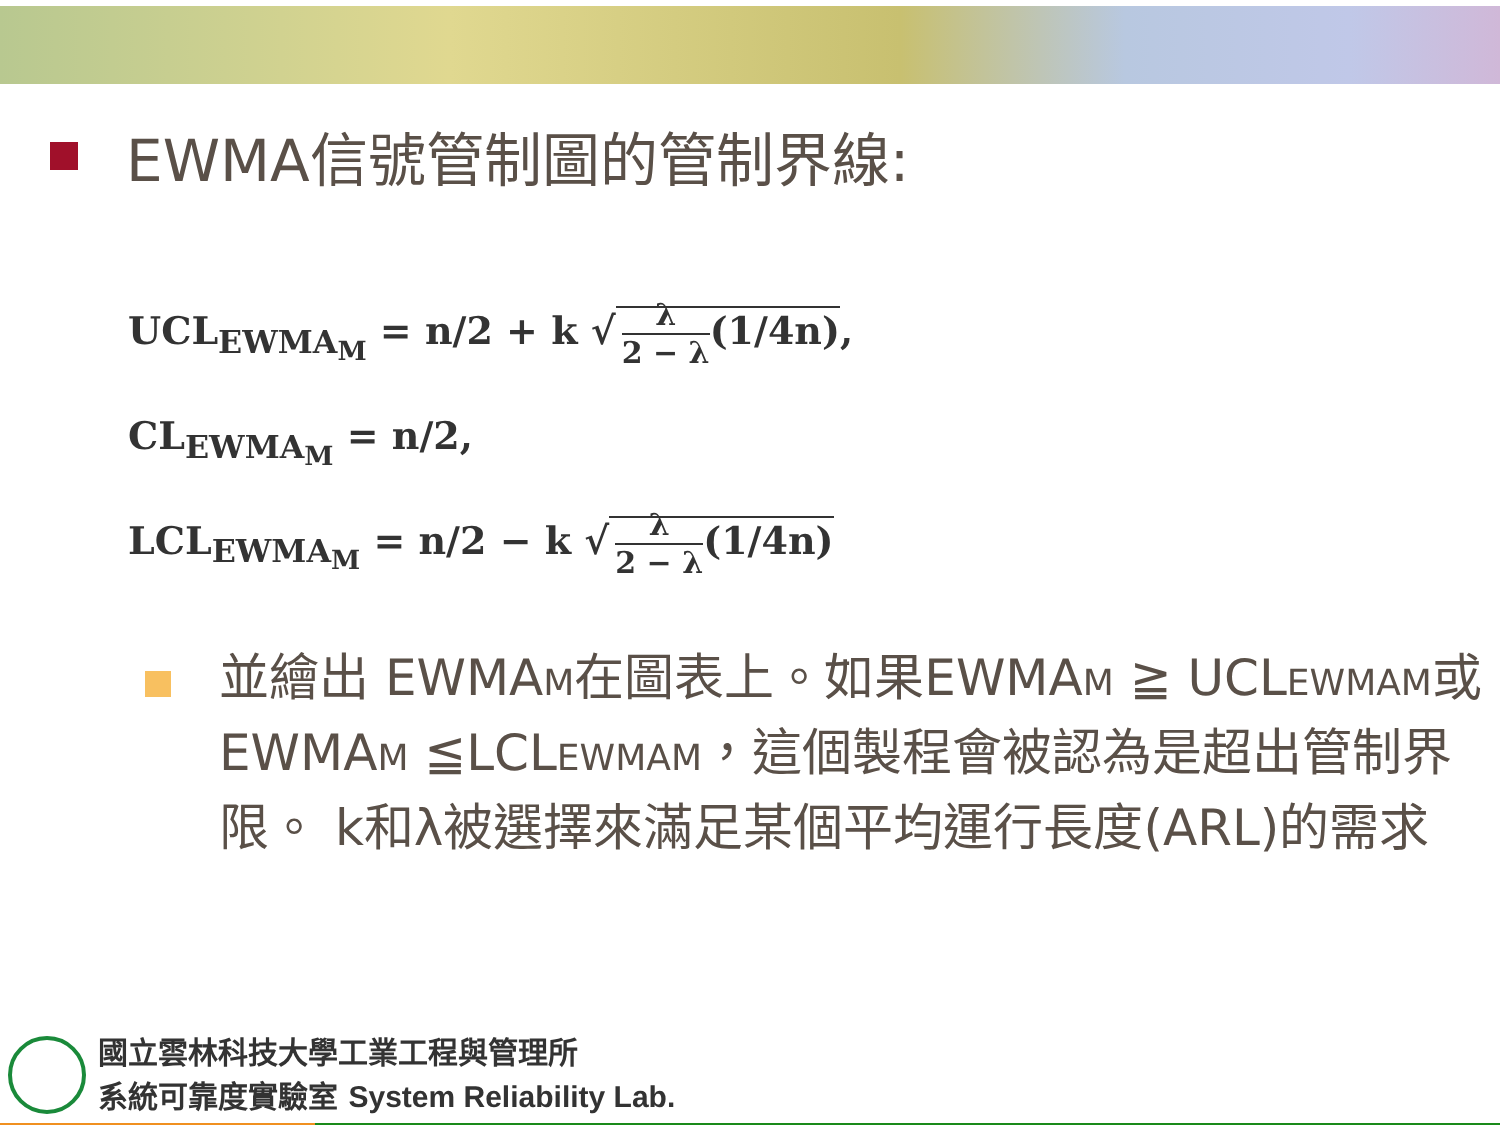EWMA信號管制圖的管制界線:
UCL<sub>EWMA<sub>M</sub></sub> = n/2 + k √ λ 2 − λ(1/4n),
CL<sub>EWMA<sub>M</sub></sub> = n/2,
LCL<sub>EWMA<sub>M</sub></sub> = n/2 − k √ λ 2 − λ(1/4n)
並繪出 EWMAM在圖表上。如果EWMAM ≧ UCLEWMAM或EWMAM ≦LCLEWMAM，這個製程會被認為是超出管制界限。 k和λ被選擇來滿足某個平均運行長度(ARL)的需求
國立雲林科技大學工業工程與管理所
系統可靠度實驗室 System Reliability Lab.